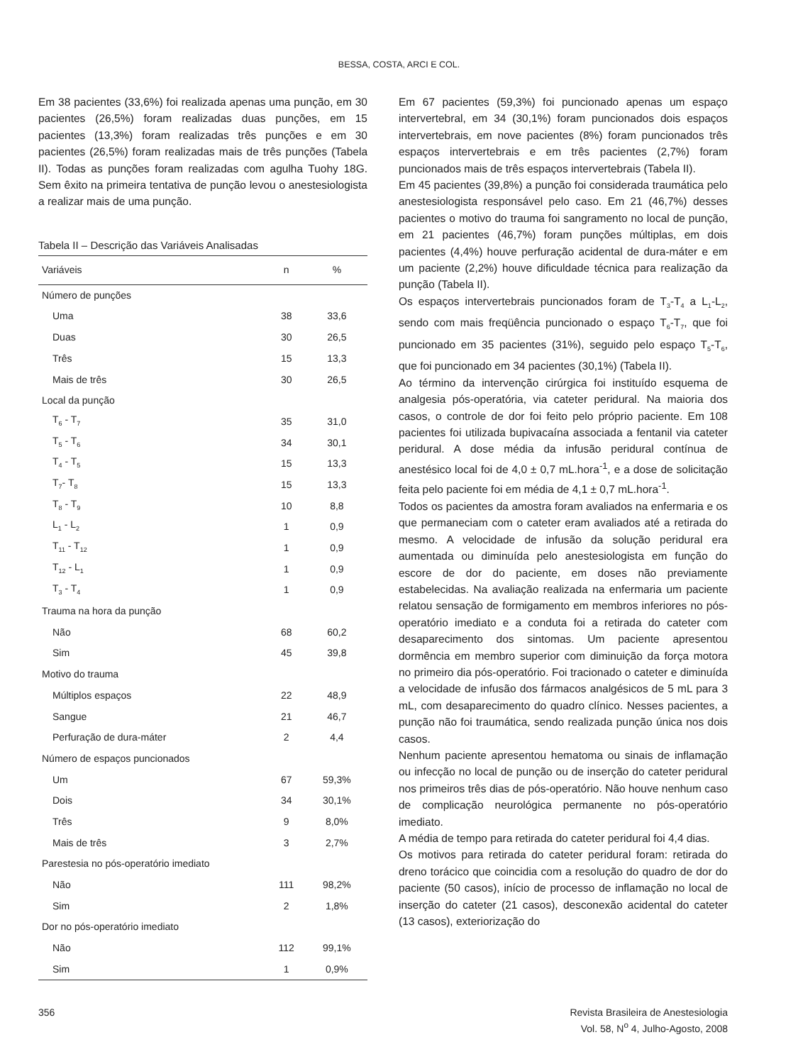BESSA, COSTA, ARCI E COL.
Em 38 pacientes (33,6%) foi realizada apenas uma punção, em 30 pacientes (26,5%) foram realizadas duas punções, em 15 pacientes (13,3%) foram realizadas três punções e em 30 pacientes (26,5%) foram realizadas mais de três punções (Tabela II). Todas as punções foram realizadas com agulha Tuohy 18G. Sem êxito na primeira tentativa de punção levou o anestesiologista a realizar mais de uma punção.
Tabela II – Descrição das Variáveis Analisadas
| Variáveis | n | % |
| --- | --- | --- |
| Número de punções | | |
| Uma | 38 | 33,6 |
| Duas | 30 | 26,5 |
| Três | 15 | 13,3 |
| Mais de três | 30 | 26,5 |
| Local da punção | | |
| T<sub>6</sub> - T<sub>7</sub> | 35 | 31,0 |
| T<sub>5</sub> - T<sub>6</sub> | 34 | 30,1 |
| T<sub>4</sub> - T<sub>5</sub> | 15 | 13,3 |
| T<sub>7</sub>- T<sub>8</sub> | 15 | 13,3 |
| T<sub>8</sub> - T<sub>9</sub> | 10 | 8,8 |
| L<sub>1</sub> - L<sub>2</sub> | 1 | 0,9 |
| T<sub>11</sub> - T<sub>12</sub> | 1 | 0,9 |
| T<sub>12</sub> - L<sub>1</sub> | 1 | 0,9 |
| T<sub>3</sub> - T<sub>4</sub> | 1 | 0,9 |
| Trauma na hora da punção | | |
| Não | 68 | 60,2 |
| Sim | 45 | 39,8 |
| Motivo do trauma | | |
| Múltiplos espaços | 22 | 48,9 |
| Sangue | 21 | 46,7 |
| Perfuração de dura-máter | 2 | 4,4 |
| Número de espaços puncionados | | |
| Um | 67 | 59,3% |
| Dois | 34 | 30,1% |
| Três | 9 | 8,0% |
| Mais de três | 3 | 2,7% |
| Parestesia no pós-operatório imediato | | |
| Não | 111 | 98,2% |
| Sim | 2 | 1,8% |
| Dor no pós-operatório imediato | | |
| Não | 112 | 99,1% |
| Sim | 1 | 0,9% |
Em 67 pacientes (59,3%) foi puncionado apenas um espaço intervertebral, em 34 (30,1%) foram puncionados dois espaços intervertebrais, em nove pacientes (8%) foram puncionados três espaços intervertebrais e em três pacientes (2,7%) foram puncionados mais de três espaços intervertebrais (Tabela II).
Em 45 pacientes (39,8%) a punção foi considerada traumática pelo anestesiologista responsável pelo caso. Em 21 (46,7%) desses pacientes o motivo do trauma foi sangramento no local de punção, em 21 pacientes (46,7%) foram punções múltiplas, em dois pacientes (4,4%) houve perfuração acidental de dura-máter e em um paciente (2,2%) houve dificuldade técnica para realização da punção (Tabela II).
Os espaços intervertebrais puncionados foram de T<sub>3</sub>-T<sub>4</sub> a L<sub>1</sub>-L<sub>2</sub>, sendo com mais freqüência puncionado o espaço T<sub>6</sub>-T<sub>7</sub>, que foi puncionado em 35 pacientes (31%), seguido pelo espaço T<sub>5</sub>-T<sub>6</sub>, que foi puncionado em 34 pacientes (30,1%) (Tabela II).
Ao término da intervenção cirúrgica foi instituído esquema de analgesia pós-operatória, via cateter peridural. Na maioria dos casos, o controle de dor foi feito pelo próprio paciente. Em 108 pacientes foi utilizada bupivacaína associada a fentanil via cateter peridural. A dose média da infusão peridural contínua de anestésico local foi de 4,0 ± 0,7 mL.hora<sup>-1</sup>, e a dose de solicitação feita pelo paciente foi em média de 4,1 ± 0,7 mL.hora<sup>-1</sup>.
Todos os pacientes da amostra foram avaliados na enfermaria e os que permaneciam com o cateter eram avaliados até a retirada do mesmo. A velocidade de infusão da solução peridural era aumentada ou diminuída pelo anestesiologista em função do escore de dor do paciente, em doses não previamente estabelecidas. Na avaliação realizada na enfermaria um paciente relatou sensação de formigamento em membros inferiores no pós-operatório imediato e a conduta foi a retirada do cateter com desaparecimento dos sintomas. Um paciente apresentou dormência em membro superior com diminuição da força motora no primeiro dia pós-operatório. Foi tracionado o cateter e diminuída a velocidade de infusão dos fármacos analgésicos de 5 mL para 3 mL, com desaparecimento do quadro clínico. Nesses pacientes, a punção não foi traumática, sendo realizada punção única nos dois casos.
Nenhum paciente apresentou hematoma ou sinais de inflamação ou infecção no local de punção ou de inserção do cateter peridural nos primeiros três dias de pós-operatório. Não houve nenhum caso de complicação neurológica permanente no pós-operatório imediato.
A média de tempo para retirada do cateter peridural foi 4,4 dias.
Os motivos para retirada do cateter peridural foram: retirada do dreno torácico que coincidia com a resolução do quadro de dor do paciente (50 casos), início de processo de inflamação no local de inserção do cateter (21 casos), desconexão acidental do cateter (13 casos), exteriorização do
356 Revista Brasileira de Anestesiologia
Vol. 58, N<sup>o</sup> 4, Julho-Agosto, 2008